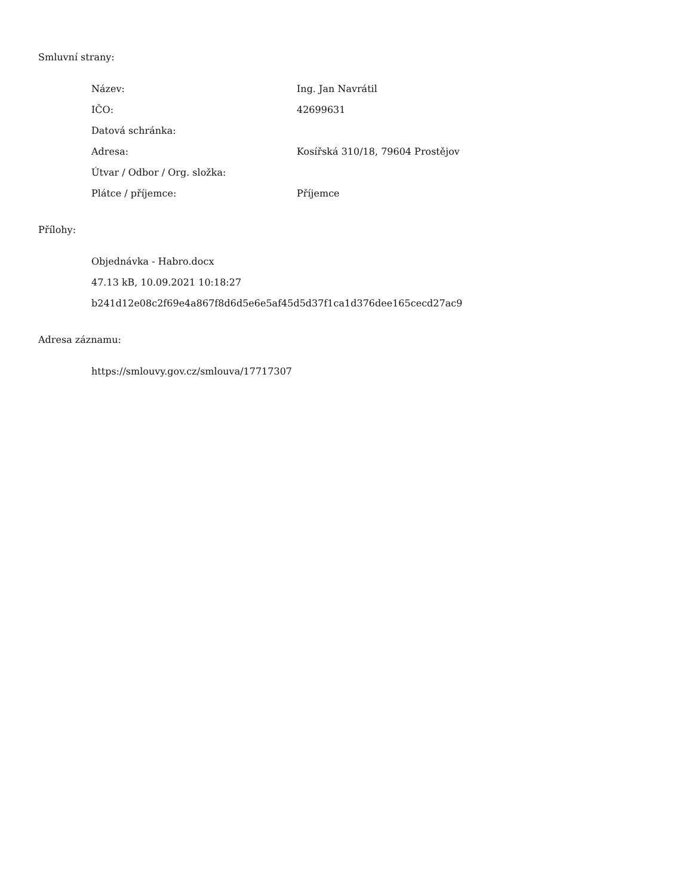Smluvní strany:
| Název: | Ing. Jan Navrátil |
| IČO: | 42699631 |
| Datová schránka: | |
| Adresa: | Kosířská 310/18, 79604 Prostějov |
| Útvar / Odbor / Org. složka: | |
| Plátce / příjemce: | Příjemce |
Přílohy:
Objednávka - Habro.docx
47.13 kB, 10.09.2021 10:18:27
b241d12e08c2f69e4a867f8d6d5e6e5af45d5d37f1ca1d376dee165cecd27ac9
Adresa záznamu:
https://smlouvy.gov.cz/smlouva/17717307